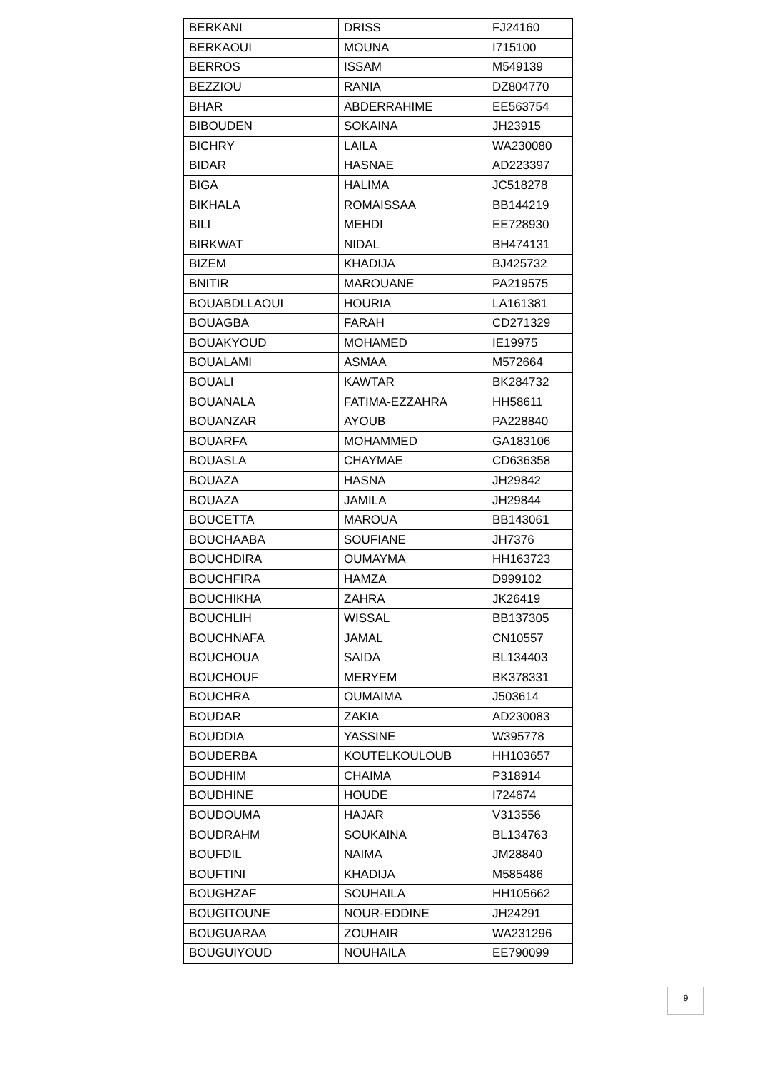| BERKANI | DRISS | FJ24160 |
| BERKAOUI | MOUNA | I715100 |
| BERROS | ISSAM | M549139 |
| BEZZIOU | RANIA | DZ804770 |
| BHAR | ABDERRAHIME | EE563754 |
| BIBOUDEN | SOKAINA | JH23915 |
| BICHRY | LAILA | WA230080 |
| BIDAR | HASNAE | AD223397 |
| BIGA | HALIMA | JC518278 |
| BIKHALA | ROMAISSAA | BB144219 |
| BILI | MEHDI | EE728930 |
| BIRKWAT | NIDAL | BH474131 |
| BIZEM | KHADIJA | BJ425732 |
| BNITIR | MAROUANE | PA219575 |
| BOUABDLLAOUI | HOURIA | LA161381 |
| BOUAGBA | FARAH | CD271329 |
| BOUAKYOUD | MOHAMED | IE19975 |
| BOUALAMI | ASMAA | M572664 |
| BOUALI | KAWTAR | BK284732 |
| BOUANALA | FATIMA-EZZAHRA | HH58611 |
| BOUANZAR | AYOUB | PA228840 |
| BOUARFA | MOHAMMED | GA183106 |
| BOUASLA | CHAYMAE | CD636358 |
| BOUAZA | HASNA | JH29842 |
| BOUAZA | JAMILA | JH29844 |
| BOUCETTA | MAROUA | BB143061 |
| BOUCHAABA | SOUFIANE | JH7376 |
| BOUCHDIRA | OUMAYMA | HH163723 |
| BOUCHFIRA | HAMZA | D999102 |
| BOUCHIKHA | ZAHRA | JK26419 |
| BOUCHLIH | WISSAL | BB137305 |
| BOUCHNAFA | JAMAL | CN10557 |
| BOUCHOUA | SAIDA | BL134403 |
| BOUCHOUF | MERYEM | BK378331 |
| BOUCHRA | OUMAIMA | J503614 |
| BOUDAR | ZAKIA | AD230083 |
| BOUDDIA | YASSINE | W395778 |
| BOUDERBA | KOUTELKOULOUB | HH103657 |
| BOUDHIM | CHAIMA | P318914 |
| BOUDHINE | HOUDE | I724674 |
| BOUDOUMA | HAJAR | V313556 |
| BOUDRAHM | SOUKAINA | BL134763 |
| BOUFDIL | NAIMA | JM28840 |
| BOUFTINI | KHADIJA | M585486 |
| BOUGHZAF | SOUHAILA | HH105662 |
| BOUGITOUNE | NOUR-EDDINE | JH24291 |
| BOUGUARAA | ZOUHAIR | WA231296 |
| BOUGUIYOUD | NOUHAILA | EE790099 |
9